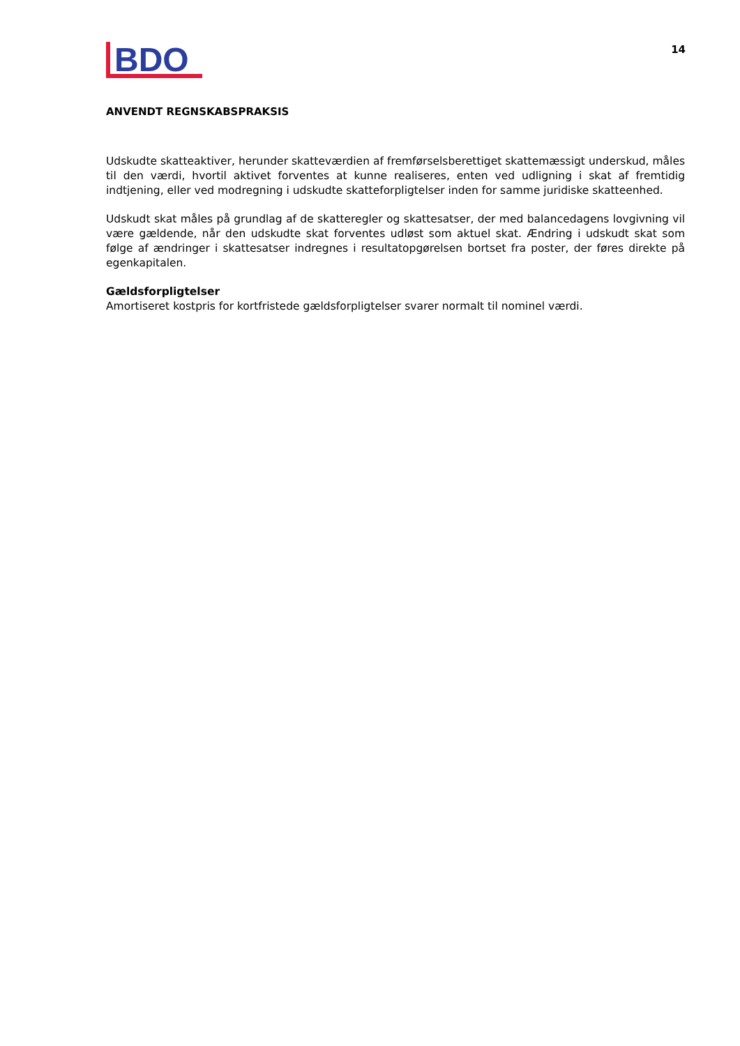BDO
14
ANVENDT REGNSKABSPRAKSIS
Udskudte skatteaktiver, herunder skatteværdien af fremførselsberettiget skattemæssigt underskud, måles til den værdi, hvortil aktivet forventes at kunne realiseres, enten ved udligning i skat af fremtidig indtjening, eller ved modregning i udskudte skatteforpligtelser inden for samme juridiske skatteenhed.
Udskudt skat måles på grundlag af de skatteregler og skattesatser, der med balancedagens lovgivning vil være gældende, når den udskudte skat forventes udløst som aktuel skat. Ændring i udskudt skat som følge af ændringer i skattesatser indregnes i resultatopgørelsen bortset fra poster, der føres direkte på egenkapitalen.
Gældsforpligtelser
Amortiseret kostpris for kortfristede gældsforpligtelser svarer normalt til nominel værdi.